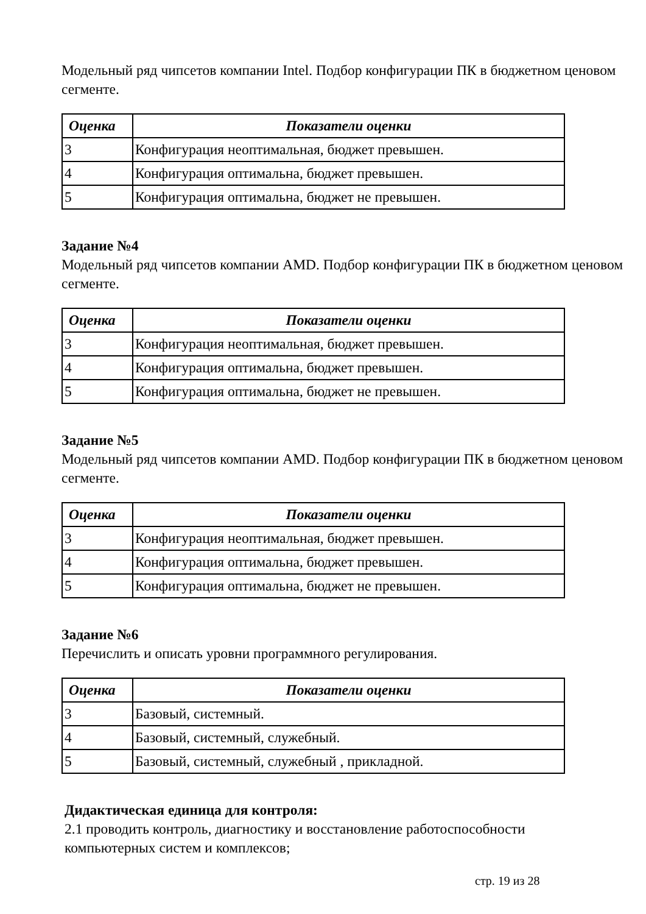Модельный ряд чипсетов компании Intel. Подбор конфигурации ПК в бюджетном ценовом сегменте.
| Оценка | Показатели оценки |
| --- | --- |
| 3 | Конфигурация неоптимальная, бюджет превышен. |
| 4 | Конфигурация оптимальна, бюджет превышен. |
| 5 | Конфигурация оптимальна, бюджет не превышен. |
Задание №4
Модельный ряд чипсетов компании AMD. Подбор конфигурации ПК в бюджетном ценовом сегменте.
| Оценка | Показатели оценки |
| --- | --- |
| 3 | Конфигурация неоптимальная, бюджет превышен. |
| 4 | Конфигурация оптимальна, бюджет превышен. |
| 5 | Конфигурация оптимальна, бюджет не превышен. |
Задание №5
Модельный ряд чипсетов компании AMD. Подбор конфигурации ПК в бюджетном ценовом сегменте.
| Оценка | Показатели оценки |
| --- | --- |
| 3 | Конфигурация неоптимальная, бюджет превышен. |
| 4 | Конфигурация оптимальна, бюджет превышен. |
| 5 | Конфигурация оптимальна, бюджет не превышен. |
Задание №6
Перечислить и описать уровни программного регулирования.
| Оценка | Показатели оценки |
| --- | --- |
| 3 | Базовый, системный. |
| 4 | Базовый, системный, служебный. |
| 5 | Базовый, системный, служебный , прикладной. |
Дидактическая единица для контроля:
2.1 проводить контроль, диагностику и восстановление работоспособности
компьютерных систем и комплексов;
стр. 19 из 28